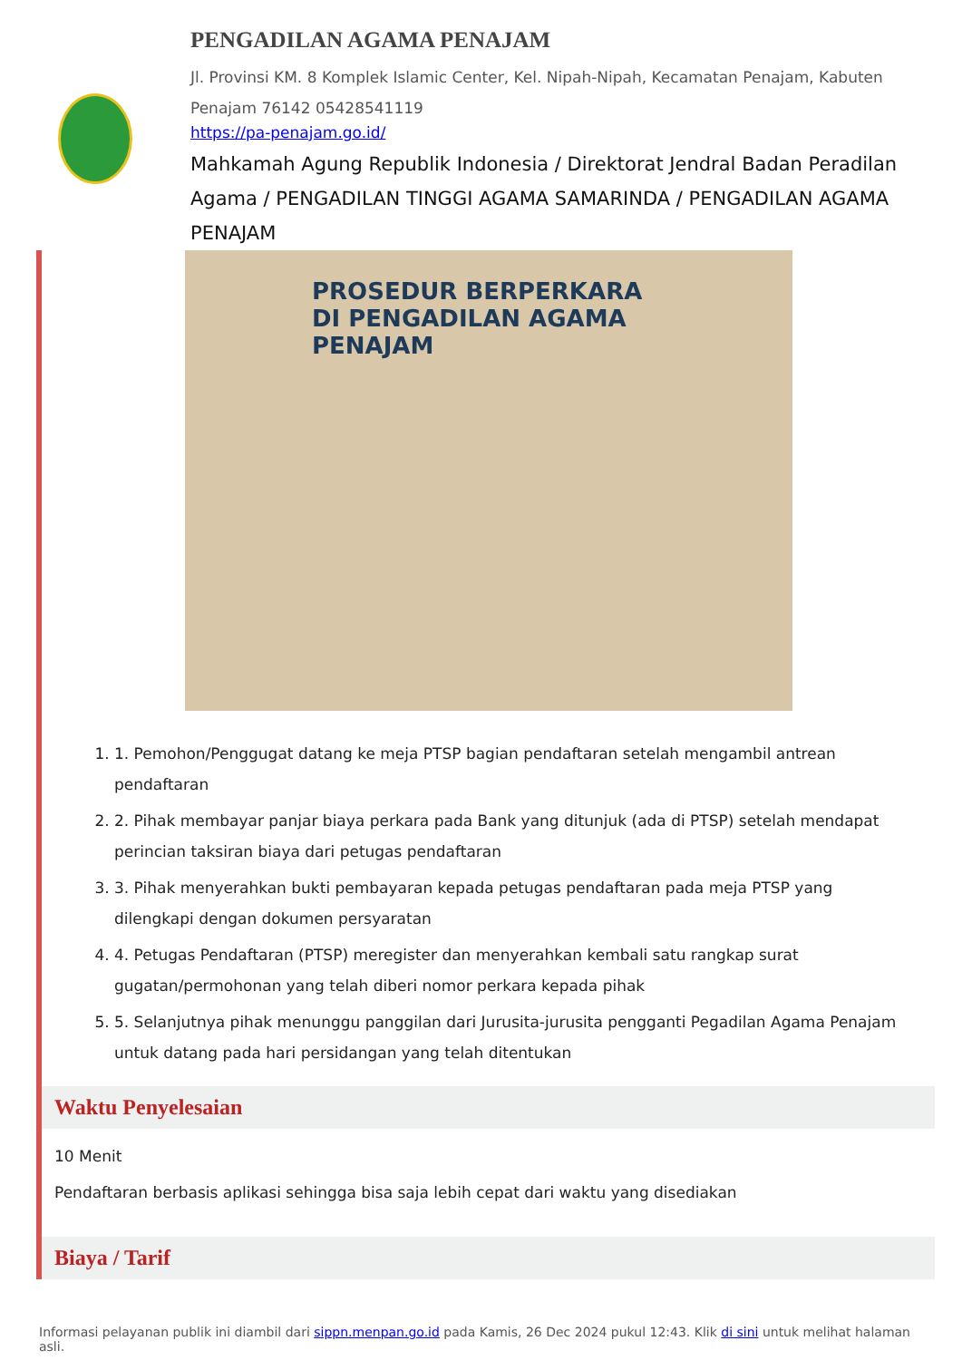PENGADILAN AGAMA PENAJAM
Jl. Provinsi KM. 8 Komplek Islamic Center, Kel. Nipah-Nipah, Kecamatan Penajam, Kabuten Penajam 76142 05428541119
https://pa-penajam.go.id/
Mahkamah Agung Republik Indonesia / Direktorat Jendral Badan Peradilan Agama / PENGADILAN TINGGI AGAMA SAMARINDA / PENGADILAN AGAMA PENAJAM
PROSEDUR BERPERKARA
DI PENGADILAN AGAMA PENAJAM
1. 1. Pemohon/Penggugat datang ke meja PTSP bagian pendaftaran setelah mengambil antrean pendaftaran
2. 2. Pihak membayar panjar biaya perkara pada Bank yang ditunjuk (ada di PTSP) setelah mendapat perincian taksiran biaya dari petugas pendaftaran
3. 3. Pihak menyerahkan bukti pembayaran kepada petugas pendaftaran pada meja PTSP yang dilengkapi dengan dokumen persyaratan
4. 4. Petugas Pendaftaran (PTSP) meregister dan menyerahkan kembali satu rangkap surat gugatan/permohonan yang telah diberi nomor perkara kepada pihak
5. 5. Selanjutnya pihak menunggu panggilan dari Jurusita-jurusita pengganti Pegadilan Agama Penajam untuk datang pada hari persidangan yang telah ditentukan
Waktu Penyelesaian
10 Menit
Pendaftaran berbasis aplikasi sehingga bisa saja lebih cepat dari waktu yang disediakan
Biaya / Tarif
Informasi pelayanan publik ini diambil dari sippn.menpan.go.id pada Kamis, 26 Dec 2024 pukul 12:43. Klik di sini untuk melihat halaman asli.